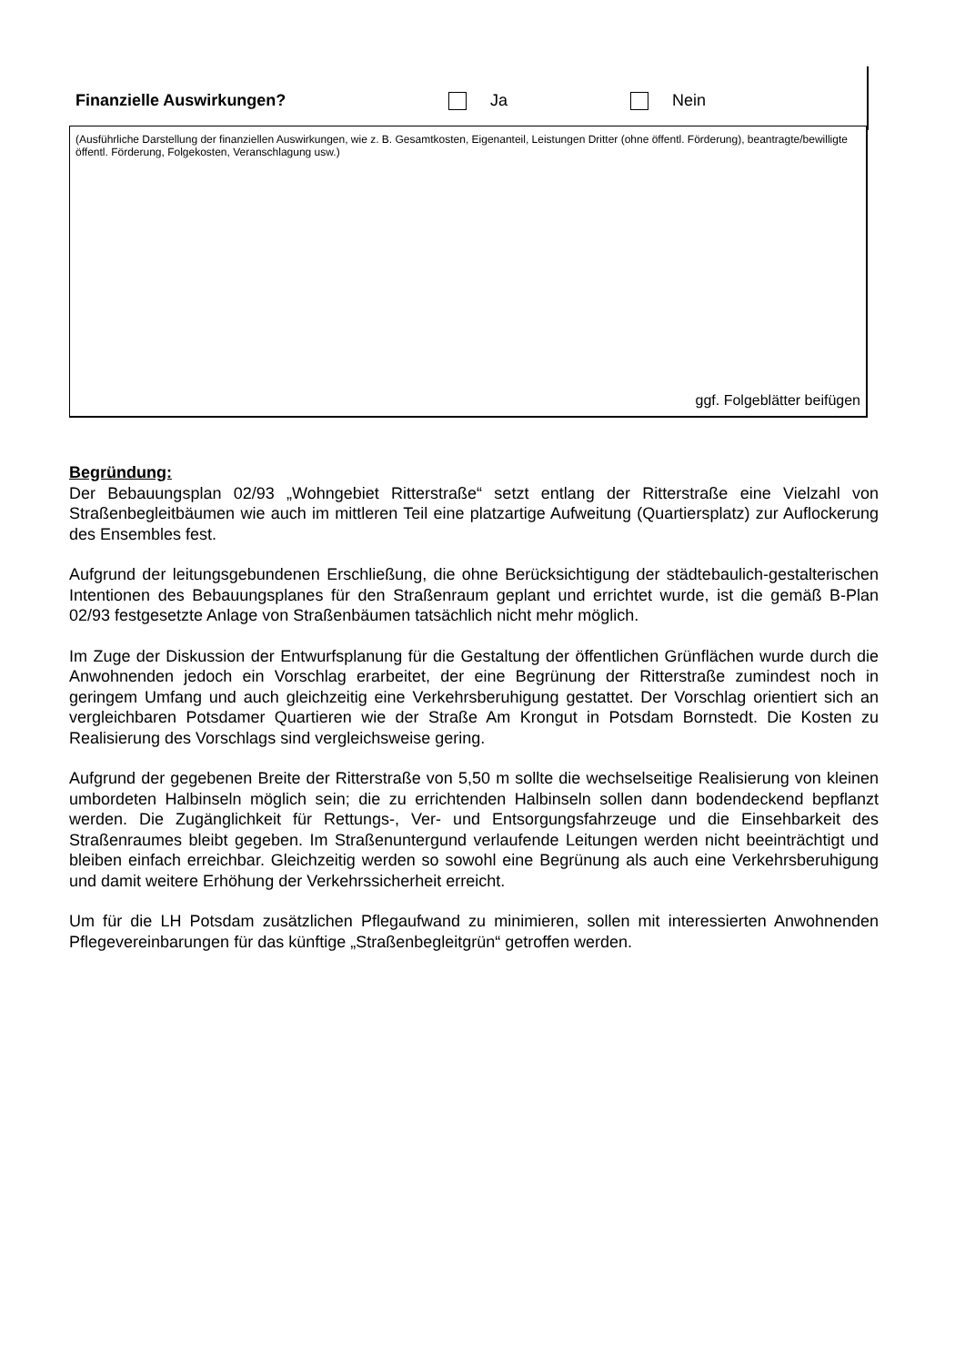Finanzielle Auswirkungen? Ja Nein
(Ausführliche Darstellung der finanziellen Auswirkungen, wie z. B. Gesamtkosten, Eigenanteil, Leistungen Dritter (ohne öffentl. Förderung), beantragte/bewilligte öffentl. Förderung, Folgekosten, Veranschlagung usw.)
ggf. Folgeblätter beifügen
Begründung:
Der Bebauungsplan 02/93 „Wohngebiet Ritterstraße“ setzt entlang der Ritterstraße eine Vielzahl von Straßenbegleitbäumen wie auch im mittleren Teil eine platzartige Aufweitung (Quartiersplatz) zur Auflockerung des Ensembles fest.
Aufgrund der leitungsgebundenen Erschließung, die ohne Berücksichtigung der städtebaulich-gestalterischen Intentionen des Bebauungsplanes für den Straßenraum geplant und errichtet wurde, ist die gemäß B-Plan 02/93 festgesetzte Anlage von Straßenbäumen tatsächlich nicht mehr möglich.
Im Zuge der Diskussion der Entwurfsplanung für die Gestaltung der öffentlichen Grünflächen wurde durch die Anwohnenden jedoch ein Vorschlag erarbeitet, der eine Begrünung der Ritterstraße zumindest noch in geringem Umfang und auch gleichzeitig eine Verkehrsberuhigung gestattet. Der Vorschlag orientiert sich an vergleichbaren Potsdamer Quartieren wie der Straße Am Krongut in Potsdam Bornstedt. Die Kosten zu Realisierung des Vorschlags sind vergleichsweise gering.
Aufgrund der gegebenen Breite der Ritterstraße von 5,50 m sollte die wechselseitige Realisierung von kleinen umbordeten Halbinseln möglich sein; die zu errichtenden Halbinseln sollen dann bodendeckend bepflanzt werden. Die Zugänglichkeit für Rettungs-, Ver- und Entsorgungsfahrzeuge und die Einsehbarkeit des Straßenraumes bleibt gegeben. Im Straßenuntergund verlaufende Leitungen werden nicht beeinträchtigt und bleiben einfach erreichbar. Gleichzeitig werden so sowohl eine Begrünung als auch eine Verkehrsberuhigung und damit weitere Erhöhung der Verkehrssicherheit erreicht.
Um für die LH Potsdam zusätzlichen Pflegaufwand zu minimieren, sollen mit interessierten Anwohnenden Pflegevereinbarungen für das künftige „Straßenbegleitgrün“ getroffen werden.